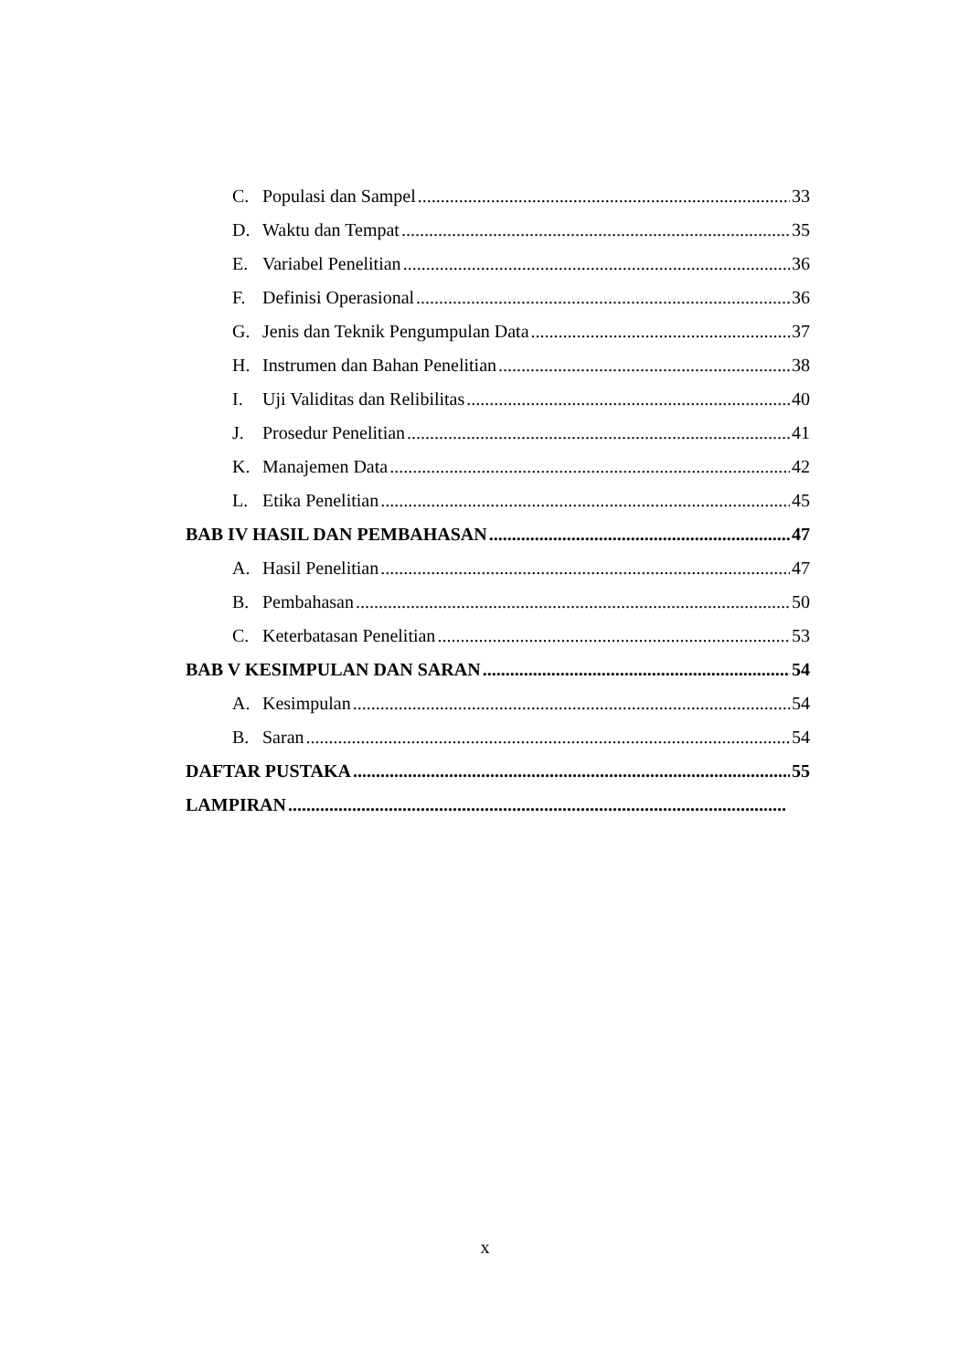C. Populasi dan Sampel 33
D. Waktu dan Tempat 35
E. Variabel Penelitian 36
F. Definisi Operasional 36
G. Jenis dan Teknik Pengumpulan Data 37
H. Instrumen dan Bahan Penelitian 38
I. Uji Validitas dan Relibilitas 40
J. Prosedur Penelitian 41
K. Manajemen Data 42
L. Etika Penelitian 45
BAB IV HASIL DAN PEMBAHASAN 47
A. Hasil Penelitian 47
B. Pembahasan 50
C. Keterbatasan Penelitian 53
BAB V KESIMPULAN DAN SARAN 54
A. Kesimpulan 54
B. Saran 54
DAFTAR PUSTAKA 55
LAMPIRAN
x